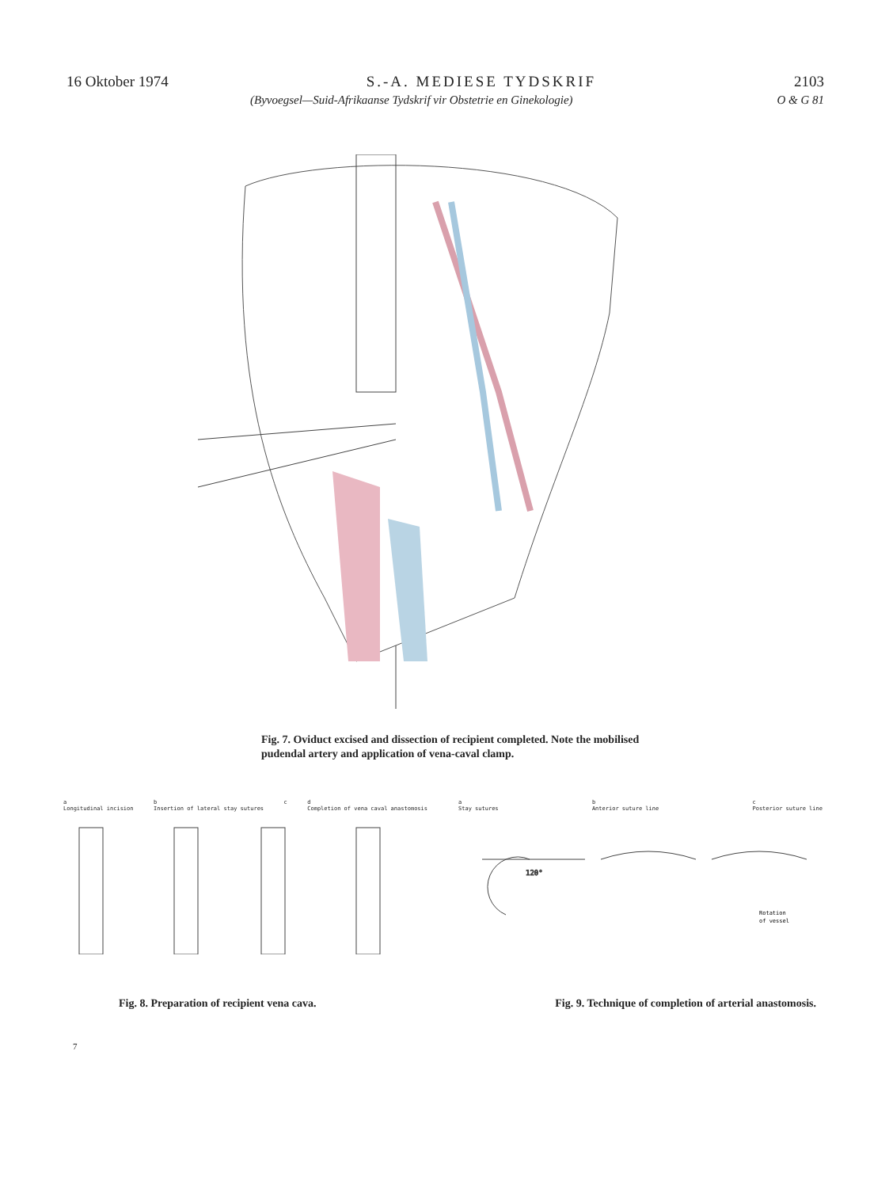16 Oktober 1974 S.-A. MEDIESE TYDSKRIF 2103
(Byvoegsel—Suid-Afrikaanse Tydskrif vir Obstetrie en Ginekologie) O & G 81
Fig. 7. Oviduct excised and dissection of recipient completed. Note the mobilised pudendal artery and application of vena-caval clamp.
a
Longitudinal incision b
Insertion of lateral stay sutures c d
Completion of vena caval anastomosis
a
Stay sutures b
Anterior suture line c
Posterior suture line
120°
Rotation
of vessel
Fig. 8. Preparation of recipient vena cava. Fig. 9. Technique of completion of arterial anastomosis.
7